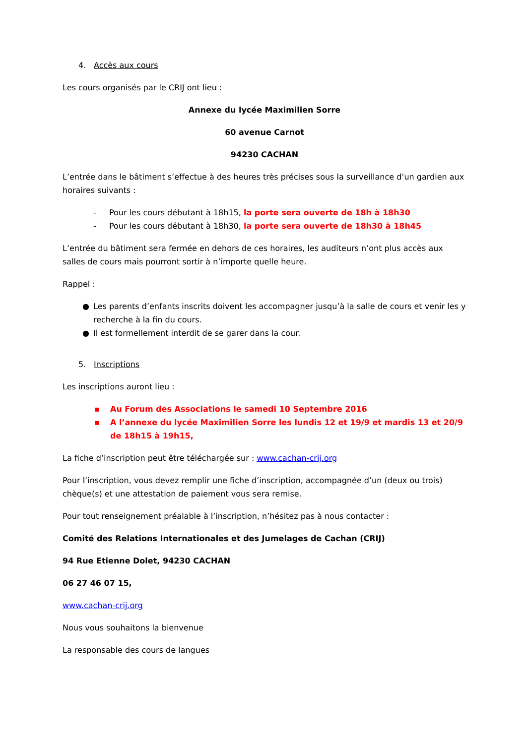4. Accès aux cours
Les cours organisés par le CRIJ ont lieu :
Annexe du lycée Maximilien Sorre
60 avenue Carnot
94230 CACHAN
L’entrée dans le bâtiment s’effectue à des heures très précises sous la surveillance d’un gardien aux horaires suivants :
- Pour les cours débutant à 18h15, la porte sera ouverte de 18h à 18h30
- Pour les cours débutant à 18h30, la porte sera ouverte de 18h30 à 18h45
L’entrée du bâtiment sera fermée en dehors de ces horaires, les auditeurs n’ont plus accès aux salles de cours mais pourront sortir à n’importe quelle heure.
Rappel :
● Les parents d’enfants inscrits doivent les accompagner jusqu’à la salle de cours et venir les y recherche à la fin du cours.
● Il est formellement interdit de se garer dans la cour.
5. Inscriptions
Les inscriptions auront lieu :
▪ Au Forum des Associations le samedi 10 Septembre 2016
▪ A l’annexe du lycée Maximilien Sorre les lundis 12 et 19/9 et mardis 13 et 20/9 de 18h15 à 19h15,
La fiche d’inscription peut être téléchargée sur : www.cachan-crij.org
Pour l’inscription, vous devez remplir une fiche d’inscription, accompagnée d’un (deux ou trois) chèque(s) et une attestation de paiement vous sera remise.
Pour tout renseignement préalable à l’inscription, n’hésitez pas à nous contacter :
Comité des Relations Internationales et des Jumelages de Cachan (CRIJ)
94 Rue Etienne Dolet, 94230 CACHAN
06 27 46 07 15,
www.cachan-crij.org
Nous vous souhaitons la bienvenue
La responsable des cours de langues